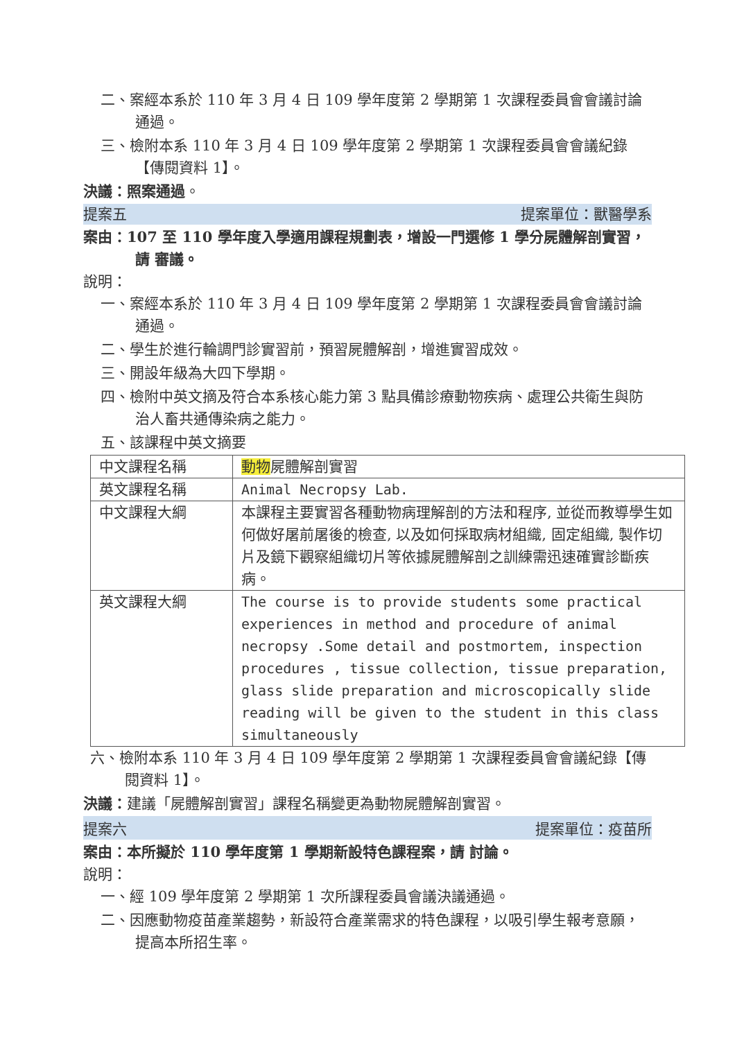二、案經本系於 110 年 3 月 4 日 109 學年度第 2 學期第 1 次課程委員會會議討論通過。
三、檢附本系 110 年 3 月 4 日 109 學年度第 2 學期第 1 次課程委員會會議紀錄【傳閱資料 1】。
決議：照案通過。
提案五 提案單位：獸醫學系
案由：107 至 110 學年度入學適用課程規劃表，增設一門選修 1 學分屍體解剖實習，請 審議。
說明：
一、案經本系於 110 年 3 月 4 日 109 學年度第 2 學期第 1 次課程委員會會議討論通過。
二、學生於進行輪調門診實習前，預習屍體解剖，增進實習成效。
三、開設年級為大四下學期。
四、檢附中英文摘及符合本系核心能力第 3 點具備診療動物疾病、處理公共衛生與防治人畜共通傳染病之能力。
五、該課程中英文摘要
| 中文課程名稱 | 動物 屍體解剖實習 |
| 英文課程名稱 | Animal Necropsy Lab. |
| 中文課程大綱 | 本課程主要實習各種動物病理解剖的方法和程序, 並從而教導學生如何做好屠前屠後的檢查, 以及如何採取病材組織, 固定組織, 製作切片及鏡下觀察組織切片等依據屍體解剖之訓練需迅速確實診斷疾病。 |
| 英文課程大綱 | The course is to provide students some practical experiences in method and procedure of animal necropsy .Some detail and postmortem, inspection procedures , tissue collection, tissue preparation, glass slide preparation and microscopically slide reading will be given to the student in this class simultaneously |
六、檢附本系 110 年 3 月 4 日 109 學年度第 2 學期第 1 次課程委員會會議紀錄【傳閱資料 1】。
決議：建議「屍體解剖實習」課程名稱變更為動物屍體解剖實習。
提案六 提案單位：疫苗所
案由：本所擬於 110 學年度第 1 學期新設特色課程案，請 討論。
說明：
一、經 109 學年度第 2 學期第 1 次所課程委員會議決議通過。
二、因應動物疫苗產業趨勢，新設符合產業需求的特色課程，以吸引學生報考意願，提高本所招生率。